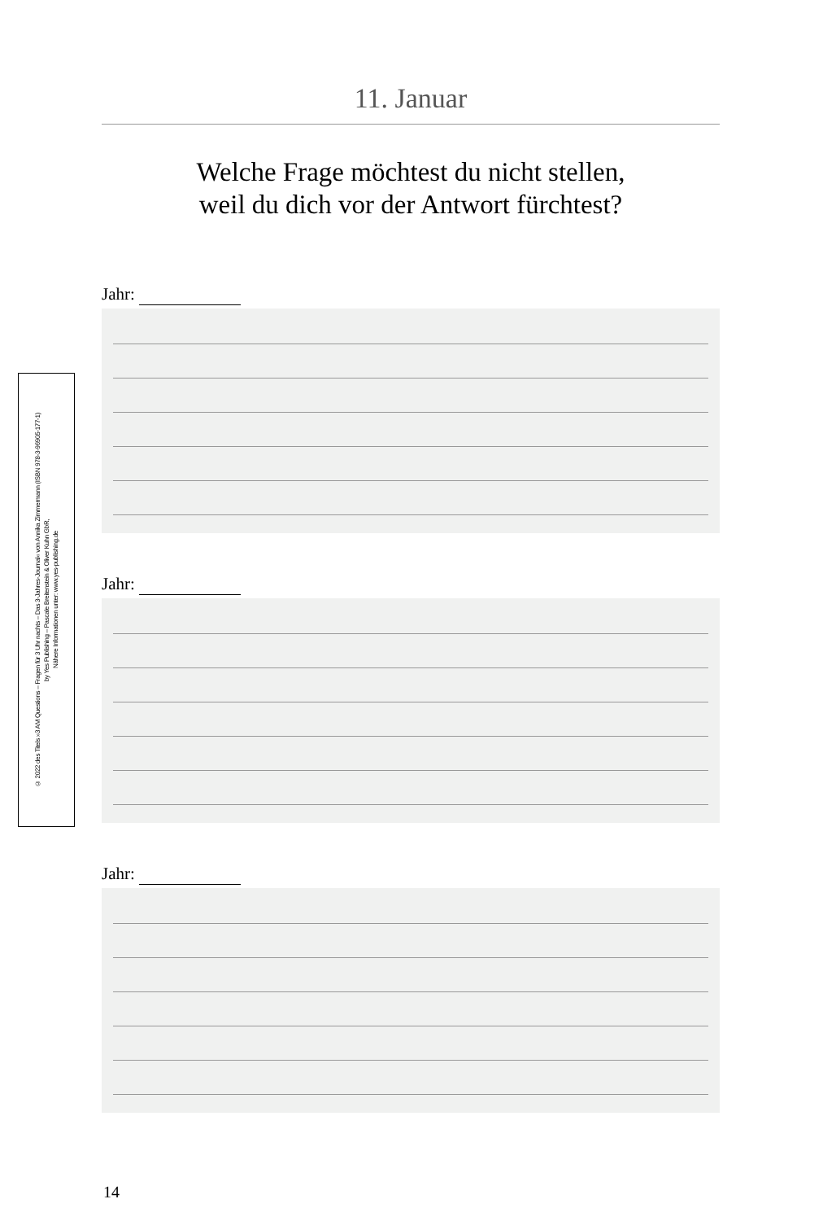© 2022 des Titels »3 AM Questions – Fragen für 3 Uhr nachts – Das 3-Jahres-Journal« von Annika Zimmermann (ISBN 978-3-96905-177-1)
by Yes Publishing – Pascale Breitenstein & Oliver Kuhn GbR,
Nähere Informationen unter: www.yes-publishing.de
11. Januar
Welche Frage möchtest du nicht stellen,
weil du dich vor der Antwort fürchtest?
Jahr:
Jahr:
Jahr:
14